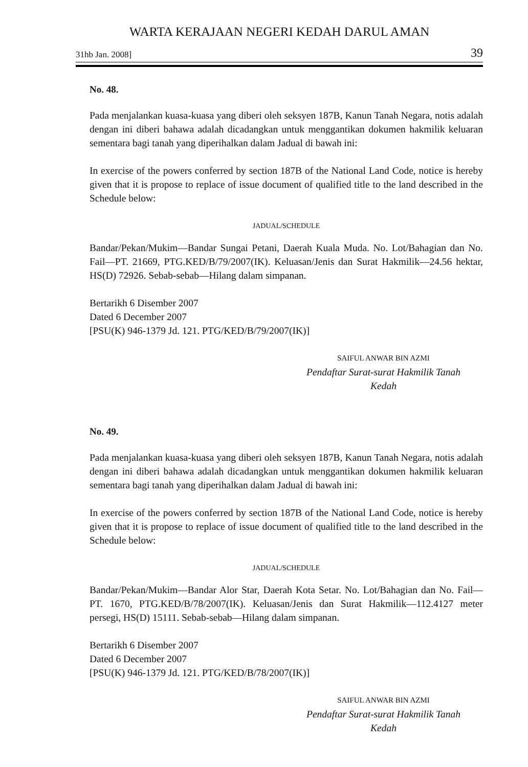WARTA KERAJAAN NEGERI KEDAH DARUL AMAN
31hb Jan. 2008] 39
No. 48.
Pada menjalankan kuasa-kuasa yang diberi oleh seksyen 187B, Kanun Tanah Negara, notis adalah dengan ini diberi bahawa adalah dicadangkan untuk menggantikan dokumen hakmilik keluaran sementara bagi tanah yang diperihalkan dalam Jadual di bawah ini:
In exercise of the powers conferred by section 187B of the National Land Code, notice is hereby given that it is propose to replace of issue document of qualified title to the land described in the Schedule below:
JADUAL/SCHEDULE
Bandar/Pekan/Mukim—Bandar Sungai Petani, Daerah Kuala Muda. No. Lot/Bahagian dan No. Fail—PT. 21669, PTG.KED/B/79/2007(IK). Keluasan/Jenis dan Surat Hakmilik—24.56 hektar, HS(D) 72926. Sebab-sebab—Hilang dalam simpanan.
Bertarikh 6 Disember 2007
Dated 6 December 2007
[PSU(K) 946-1379 Jd. 121. PTG/KED/B/79/2007(IK)]
SAIFUL ANWAR BIN AZMI
Pendaftar Surat-surat Hakmilik Tanah
Kedah
No. 49.
Pada menjalankan kuasa-kuasa yang diberi oleh seksyen 187B, Kanun Tanah Negara, notis adalah dengan ini diberi bahawa adalah dicadangkan untuk menggantikan dokumen hakmilik keluaran sementara bagi tanah yang diperihalkan dalam Jadual di bawah ini:
In exercise of the powers conferred by section 187B of the National Land Code, notice is hereby given that it is propose to replace of issue document of qualified title to the land described in the Schedule below:
JADUAL/SCHEDULE
Bandar/Pekan/Mukim—Bandar Alor Star, Daerah Kota Setar. No. Lot/Bahagian dan No. Fail—PT. 1670, PTG.KED/B/78/2007(IK). Keluasan/Jenis dan Surat Hakmilik—112.4127 meter persegi, HS(D) 15111. Sebab-sebab—Hilang dalam simpanan.
Bertarikh 6 Disember 2007
Dated 6 December 2007
[PSU(K) 946-1379 Jd. 121. PTG/KED/B/78/2007(IK)]
SAIFUL ANWAR BIN AZMI
Pendaftar Surat-surat Hakmilik Tanah
Kedah